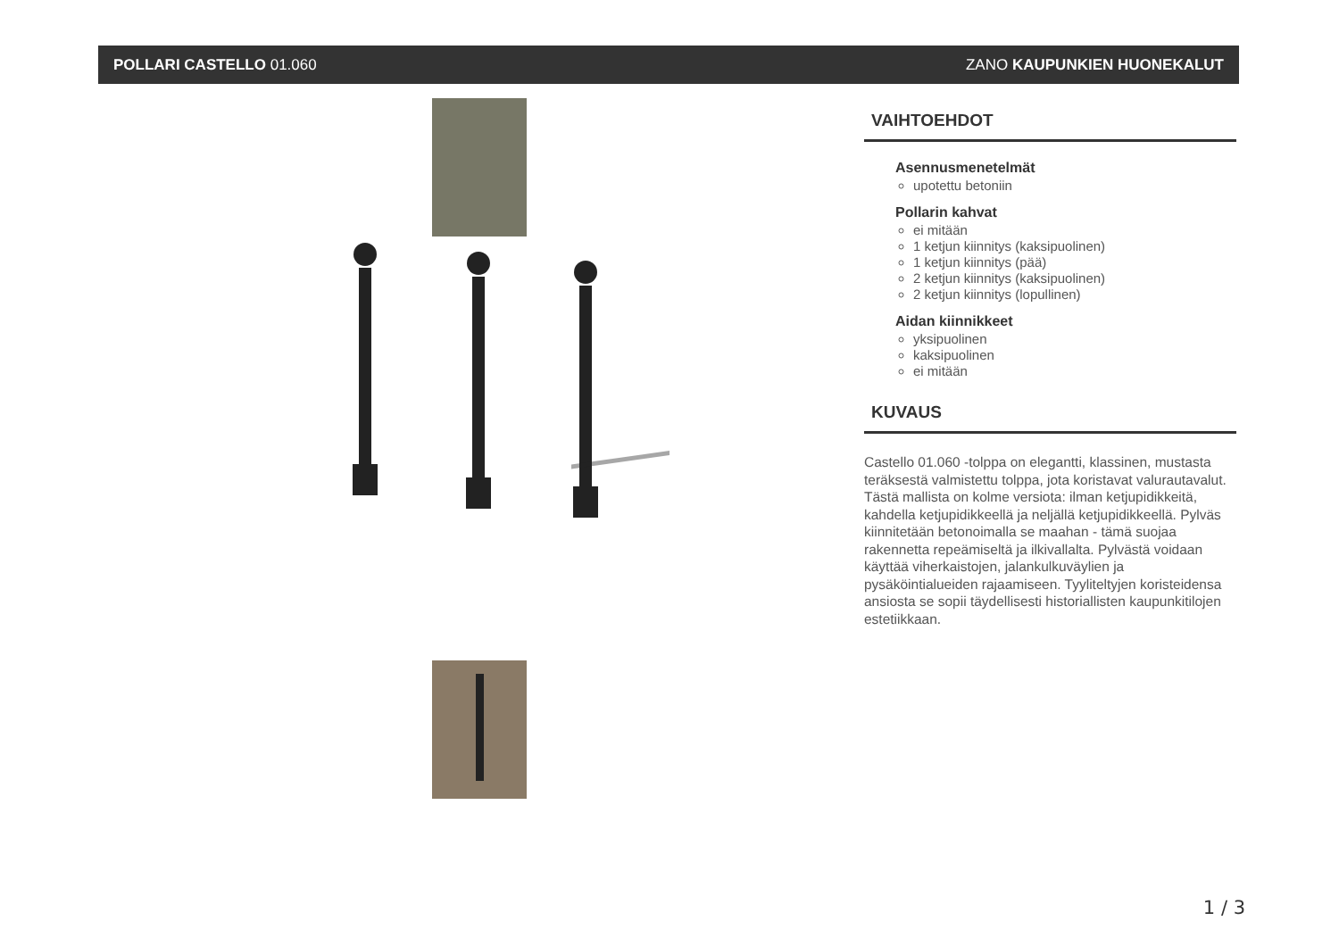POLLARI CASTELLO 01.060 ZANO KAUPUNKIEN HUONEKALUT
VAIHTOEHDOT
Asennusmenetelmät
upotettu betoniin
Pollarin kahvat
ei mitään
1 ketjun kiinnitys (kaksipuolinen)
1 ketjun kiinnitys (pää)
2 ketjun kiinnitys (kaksipuolinen)
2 ketjun kiinnitys (lopullinen)
Aidan kiinnikkeet
yksipuolinen
kaksipuolinen
ei mitään
KUVAUS
Castello 01.060 -tolppa on elegantti, klassinen, mustasta teräksestä valmistettu tolppa, jota koristavat valurautavalut. Tästä mallista on kolme versiota: ilman ketjupidikkeitä, kahdella ketjupidikkeellä ja neljällä ketjupidikkeellä. Pylväs kiinnitetään betonoimalla se maahan - tämä suojaa rakennetta repeämiseltä ja ilkivallalta. Pylvästä voidaan käyttää viherkaistojen, jalankulkuväylien ja pysäköintialueiden rajaamiseen. Tyyliteltyjen koristeidensa ansiosta se sopii täydellisesti historiallisten kaupunkitilojen estetiikkaan.
1 / 3